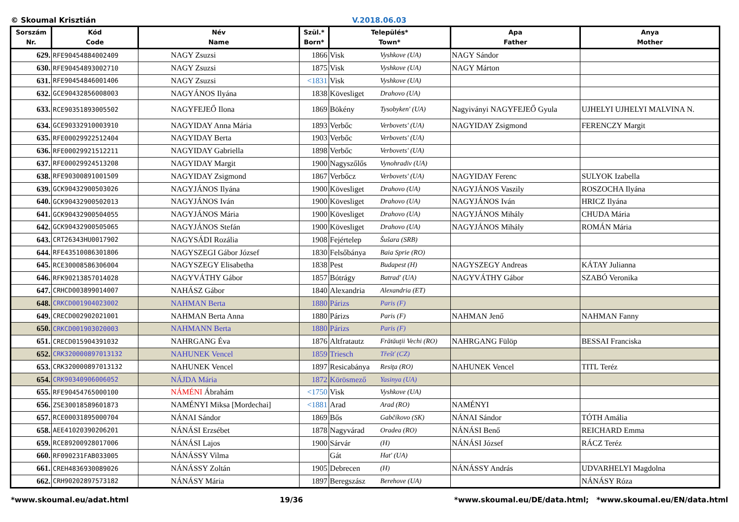© Skoumal Krisztián V.2018.06.03
| Sorszám Nr. | Kód Code | Név Name | Szül.* Born* | Település* Town* | | Apa Father | Anya Mother |
| --- | --- | --- | --- | --- | --- | --- | --- |
| 629. | RFE90454884002409 | NAGY Zsuzsi | 1866 | Visk | Vyshkove (UA) | NAGY Sándor | |
| 630. | RFE90454893002710 | NAGY Zsuzsi | 1875 | Visk | Vyshkove (UA) | NAGY Márton | |
| 631. | RFE90454846001406 | NAGY Zsuzsi | <1831 | Visk | Vyshkove (UA) | | |
| 632. | GCE90432856008003 | NAGYÁNOS Ilyána | 1838 | Kövesliget | Drahovo (UA) | | |
| 633. | RCE90351893005502 | NAGYFEJEŐ Ilona | 1869 | Bökény | Tysobyken' (UA) | Nagyiványi NAGYFEJEŐ Gyula | UJHELYI UJHELYI MALVINA N. |
| 634. | GCE90332910003910 | NAGYIDAY Anna Mária | 1893 | Verbőc | Verbovets' (UA) | NAGYIDAY Zsigmond | FERENCZY Margit |
| 635. | RFE00029922512404 | NAGYIDAY Berta | 1903 | Verbőc | Verbovets' (UA) | | |
| 636. | RFE00029921512211 | NAGYIDAY Gabriella | 1898 | Verbőc | Verbovets' (UA) | | |
| 637. | RFE00029924513208 | NAGYIDAY Margit | 1900 | Nagyszőlős | Vynohradiv (UA) | | |
| 638. | RFE90300891001509 | NAGYIDAY Zsigmond | 1867 | Verbőcz | Verbovets' (UA) | NAGYIDAY Ferenc | SULYOK Izabella |
| 639. | GCK90432900503026 | NAGYJÁNOS Ilyána | 1900 | Kövesliget | Drahovo (UA) | NAGYJÁNOS Vaszily | ROSZOCHA Ilyána |
| 640. | GCK90432900502013 | NAGYJÁNOS Iván | 1900 | Kövesliget | Drahovo (UA) | NAGYJÁNOS Iván | HRICZ Ilyána |
| 641. | GCK90432900504055 | NAGYJÁNOS Mária | 1900 | Kövesliget | Drahovo (UA) | NAGYJÁNOS Mihály | CHUDA Mária |
| 642. | GCK90432900505065 | NAGYJÁNOS Stefán | 1900 | Kövesliget | Drahovo (UA) | NAGYJÁNOS Mihály | ROMÁN Mária |
| 643. | CRT26343HU0017902 | NAGYSÁDI Rozália | 1908 | Fejértelep | Šušara (SRB) | | |
| 644. | RFE43510086301806 | NAGYSZEGI Gábor József | 1830 | Felsőbánya | Baia Sprie (RO) | | |
| 645. | RCE30008586306004 | NAGYSZEGY Elisabetha | 1838 | Pest | Budapest (H) | NAGYSZEGY Andreas | KÁTAY Julianna |
| 646. | RFK90213857014028 | NAGYVÁTHY Gábor | 1857 | Bótrágy | Batrad' (UA) | NAGYVÁTHY Gábor | SZABÓ Veronika |
| 647. | CRHCD003899014007 | NAHÁSZ Gábor | 1840 | Alexandria | Alexandria (ET) | | |
| 648. | CRKCD001904023002 | NAHMAN Berta | 1880 | Párizs | Paris (F) | | |
| 649. | CRECD002902021001 | NAHMAN Berta Anna | 1880 | Párizs | Paris (F) | NAHMAN Jenő | NAHMAN Fanny |
| 650. | CRKCD001903020003 | NAHMANN Berta | 1880 | Párizs | Paris (F) | | |
| 651. | CRECD015904391032 | NAHRGANG Éva | 1876 | Altfratautz | Frătăuţii Vechi (RO) | NAHRGANG Fülöp | BESSAI Franciska |
| 652. | CRK320000897013132 | NAHUNEK Vencel | 1859 | Triesch | Třešť (CZ) | | |
| 653. | CRK320000897013132 | NAHUNEK Vencel | 1897 | Resicabánya | Resiţa (RO) | NAHUNEK Vencel | TITL Teréz |
| 654. | CRK90340906006052 | NÁJDA Mária | 1872 | Körösmező | Yasinya (UA) | | |
| 655. | RFE90454765000100 | NÁMÉNI Ábrahám | <1750 | Visk | Vyshkove (UA) | | |
| 656. | ZSE30018589601873 | NAMÉNYI Miksa [Mordechai] | <1881 | Arad | Arad (RO) | NAMÉNYI | |
| 657. | RCE00031895000704 | NÁNAI Sándor | 1869 | Bős | Gabčíkovo (SK) | NÁNAI Sándor | TÓTH Amália |
| 658. | AEE41020390206201 | NÁNÁSI Erzsébet | 1878 | Nagyvárad | Oradea (RO) | NÁNÁSI Benő | REICHARD Emma |
| 659. | RCE89200928017006 | NÁNÁSI Lajos | 1900 | Sárvár | (H) | NÁNÁSI József | RÁCZ Teréz |
| 660. | RF090231FAB033005 | NÁNÁSSY Vilma | | Gát | Hat' (UA) | | |
| 661. | CREH4836930089026 | NÁNÁSSY Zoltán | 1905 | Debrecen | (H) | NÁNÁSSY András | UDVARHELYI Magdolna |
| 662. | CRH90202897573182 | NÁNÁSY Mária | 1897 | Beregszász | Berehove (UA) | | NÁNÁSY Róza |
*www.skoumal.eu/adat.html 19/36 *www.skoumal.eu/DE/data.html; *www.skoumal.eu/EN/data.html